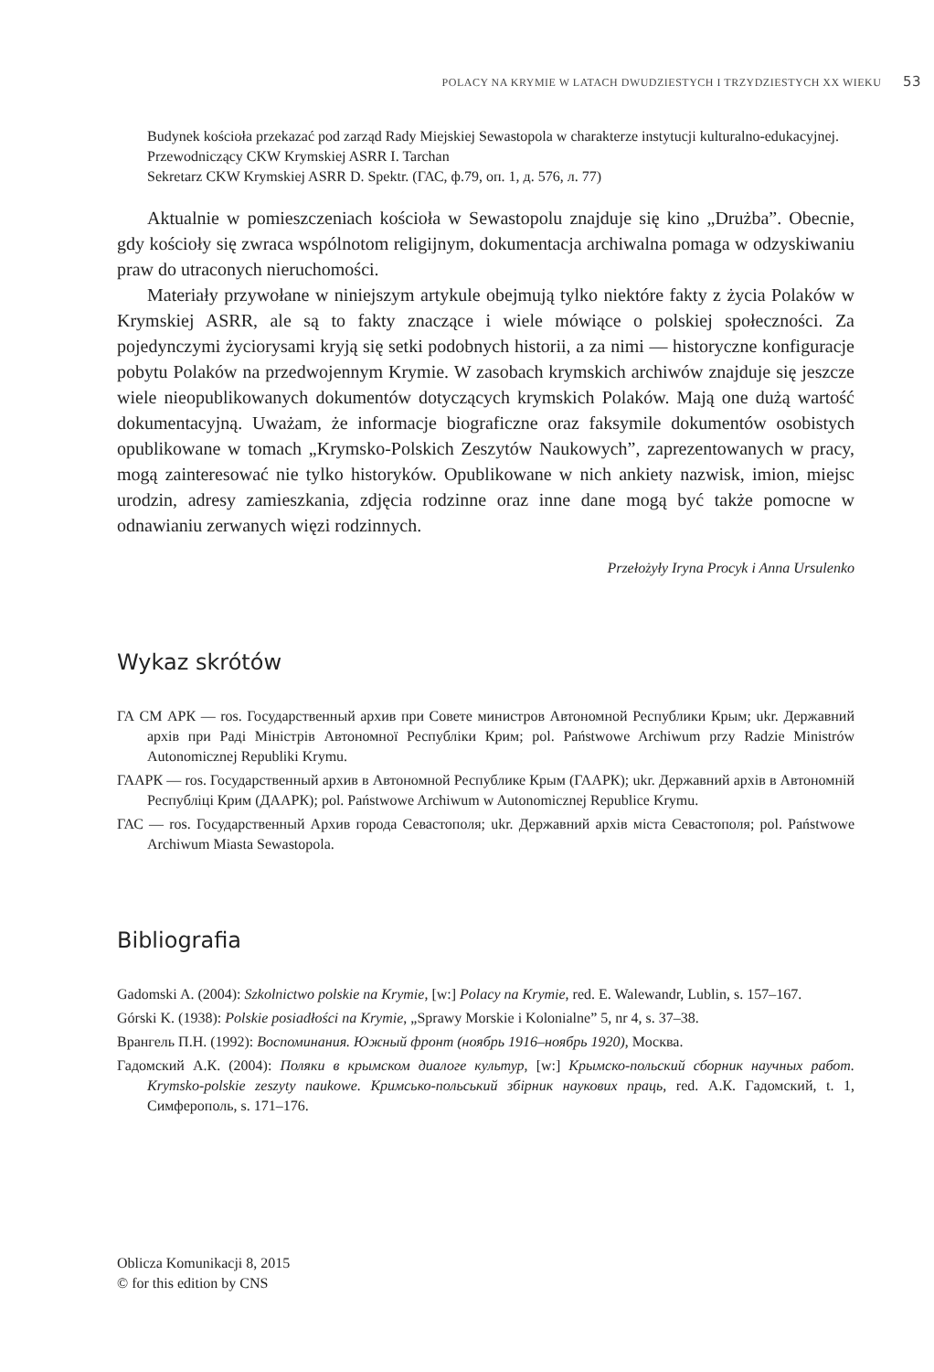POLACY NA KRYMIE W LATACH DWUDZIESTYCH I TRZYDZIESTYCH XX WIEKU 53
Budynek kościoła przekazać pod zarząd Rady Miejskiej Sewastopola w charakterze instytucji kulturalno-edukacyjnej.
Przewodniczący CKW Krymskiej ASRR I. Tarchan
Sekretarz CKW Krymskiej ASRR D. Spektr. (ГАС, ф.79, оп. 1, д. 576, л. 77)
Aktualnie w pomieszczeniach kościoła w Sewastopolu znajduje się kino „Drużba”. Obecnie, gdy kościoły się zwraca wspólnotom religijnym, dokumentacja archiwalna pomaga w odzyskiwaniu praw do utraconych nieruchomości.
Materiały przywołane w niniejszym artykule obejmują tylko niektóre fakty z życia Polaków w Krymskiej ASRR, ale są to fakty znaczące i wiele mówiące o polskiej społeczności. Za pojedynczymi życiorysami kryją się setki podobnych historii, a za nimi — historyczne konfiguracje pobytu Polaków na przedwojennym Krymie. W zasobach krymskich archiwów znajduje się jeszcze wiele nieopublikowanych dokumentów dotyczących krymskich Polaków. Mają one dużą wartość dokumentacyjną. Uważam, że informacje biograficzne oraz faksymile dokumentów osobistych opublikowane w tomach „Krymsko-Polskich Zeszytów Naukowych”, zaprezentowanych w pracy, mogą zainteresować nie tylko historyków. Opublikowane w nich ankiety nazwisk, imion, miejsc urodzin, adresy zamieszkania, zdjęcia rodzinne oraz inne dane mogą być także pomocne w odnawianiu zerwanych więzi rodzinnych.
Przełożyły Iryna Procyk i Anna Ursulenko
Wykaz skrótów
ГА СМ АРК — ros. Государственный архив при Совете министров Автономной Республики Крым; ukr. Державний архів при Раді Міністрів Автономної Республіки Крим; pol. Państwowe Archiwum przy Radzie Ministrów Autonomicznej Republiki Krymu.
ГААРК — ros. Государственный архив в Автономной Республике Крым (ГААРК); ukr. Державний архів в Автономній Республіці Крим (ДААРК); pol. Państwowe Archiwum w Autonomicznej Republice Krymu.
ГАС — ros. Государственный Архив города Севастополя; ukr. Державний архів міста Севастополя; pol. Państwowe Archiwum Miasta Sewastopola.
Bibliografia
Gadomski A. (2004): Szkolnictwo polskie na Krymie, [w:] Polacy na Krymie, red. E. Walewandr, Lublin, s. 157–167.
Górski K. (1938): Polskie posiadłości na Krymie, „Sprawy Morskie i Kolonialne” 5, nr 4, s. 37–38.
Врангель П.Н. (1992): Воспоминания. Южный фронт (ноябрь 1916–ноябрь 1920), Москва.
Гадомский А.К. (2004): Поляки в крымском диалоге культур, [w:] Крымско-польский сборник научных работ. Krymsko-polskie zeszyty naukowe. Кримсько-польський збірник наукових праць, red. А.К. Гадомский, t. 1, Симферополь, s. 171–176.
Oblicza Komunikacji 8, 2015
© for this edition by CNS